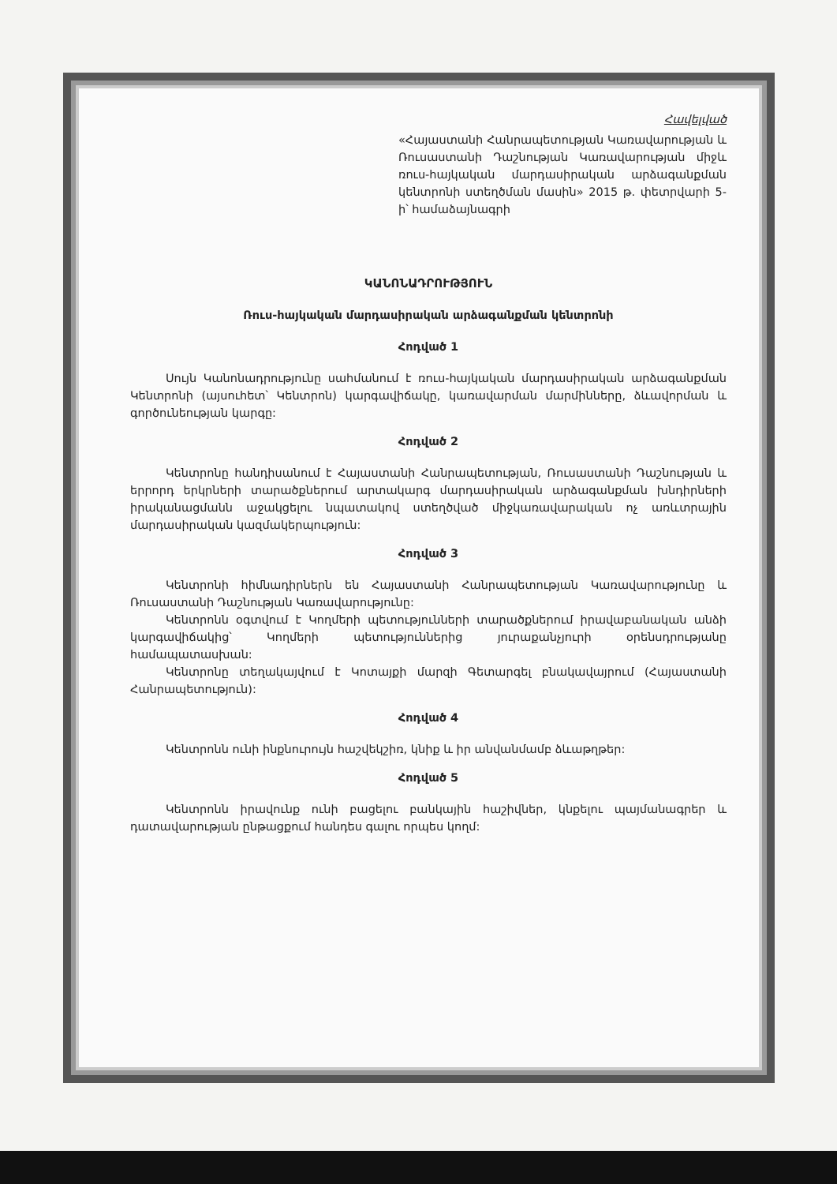Հավելված
«Հայաստանի Հանրապետության Կառավարության և Ռուսաստանի Դաշնության Կառավարության միջև ռուս-հայկական մարդասիրական արձագանքման կենտրոնի ստեղծման մասին» 2015 թ. փետրվարի 5-ի՝ համաձայնագրի
ԿԱՆՈՆԱԴՐՈՒԹՅՈՒՆ
Ռուս-հայկական մարդասիրական արձագանքման կենտրոնի
Հոդված 1
Սույն Կանոնադրությունը սահմանում է ռուս-հայկական մարդասիրական արձագանքման Կենտրոնի (այսուհետ՝ Կենտրոն) կարգավիճակը, կառավարման մարմինները, ձևավորման և գործունեության կարգը:
Հոդված 2
Կենտրոնը հանդիսանում է Հայաստանի Հանրապետության, Ռուսաստանի Դաշնության և երրորդ երկրների տարածքներում արտակարգ մարդասիրական արձագանքման խնդիրների իրականացմանն աջակցելու նպատակով ստեղծված միջկառավարական ոչ առևտրային մարդասիրական կազմակերպություն:
Հոդված 3
Կենտրոնի հիմնադիրներն են Հայաստանի Հանրապետության Կառավարությունը և Ռուսաստանի Դաշնության Կառավարությունը:
Կենտրոնն օգտվում է Կողմերի պետությունների տարածքներում իրավաբանական անձի կարգավիճակից՝ Կողմերի պետություններից յուրաքանչյուրի օրենսդրությանը համապատասխան:
Կենտրոնը տեղակայվում է Կոտայքի մարզի Գետարգել բնակավայրում (Հայաստանի Հանրապետություն):
Հոդված 4
Կենտրոնն ունի ինքնուրույն հաշվեկշիռ, կնիք և իր անվանմամբ ձևաթղթեր:
Հոդված 5
Կենտրոնն իրավունք ունի բացելու բանկային հաշիվներ, կնքելու պայմանագրեր և դատավարության ընթացքում հանդես գալու որպես կողմ: